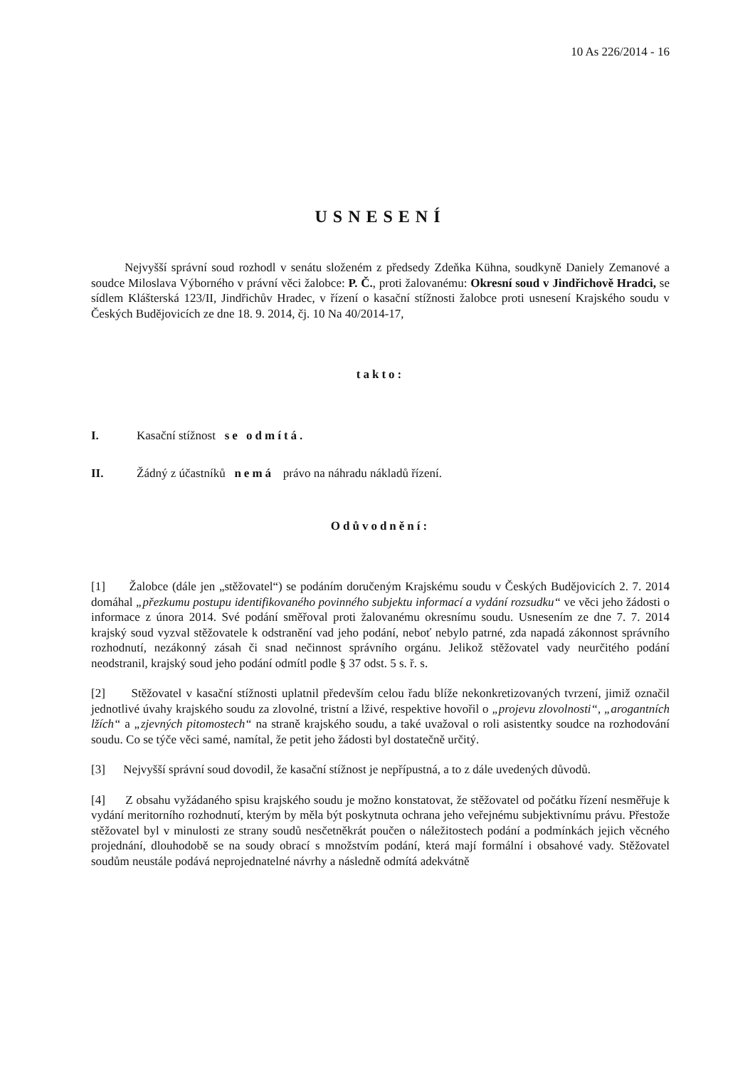10 As 226/2014 - 16
USNESENÍ
Nejvyšší správní soud rozhodl v senátu složeném z předsedy Zdeňka Kühna, soudkyně Daniely Zemanové a soudce Miloslava Výborného v právní věci žalobce: P. Č., proti žalovanému: Okresní soud v Jindřichově Hradci, se sídlem Klášterská 123/II, Jindřichův Hradec, v řízení o kasační stížnosti žalobce proti usnesení Krajského soudu v Českých Budějovicích ze dne 18. 9. 2014, čj. 10 Na 40/2014-17,
takto:
I. Kasační stížnost se odmítá.
II. Žádný z účastníků nemá právo na náhradu nákladů řízení.
Odůvodnění:
[1] Žalobce (dále jen „stěžovatel“) se podáním doručeným Krajskému soudu v Českých Budějovicích 2. 7. 2014 domáhal „přezkumu postupu identifikovaného povinného subjektu informací a vydání rozsudku“ ve věci jeho žádosti o informace z února 2014. Své podání směřoval proti žalovanému okresnímu soudu. Usnesením ze dne 7. 7. 2014 krajský soud vyzval stěžovatele k odstranění vad jeho podání, neboť nebylo patrné, zda napadá zákonnost správního rozhodnutí, nezákonný zásah či snad nečinnost správního orgánu. Jelikož stěžovatel vady neurčitého podání neodstranil, krajský soud jeho podání odmítl podle § 37 odst. 5 s. ř. s.
[2] Stěžovatel v kasační stížnosti uplatnil především celou řadu blíže nekonkretizovaných tvrzení, jimiž označil jednotlivé úvahy krajského soudu za zlovolné, tristní a lživé, respektive hovořil o „projevu zlovolnosti“, „arogantních lžích“ a „zjevných pitomostech“ na straně krajského soudu, a také uvažoval o roli asistentky soudce na rozhodování soudu. Co se týče věci samé, namítal, že petit jeho žádosti byl dostatečně určitý.
[3] Nejvyšší správní soud dovodil, že kasační stížnost je nepřípustná, a to z dále uvedených důvodů.
[4] Z obsahu vyžádaného spisu krajského soudu je možno konstatovat, že stěžovatel od počátku řízení nesměřuje k vydání meritorního rozhodnutí, kterým by měla být poskytnuta ochrana jeho veřejnému subjektivnímu právu. Přestože stěžovatel byl v minulosti ze strany soudů nesčetněkrát poučen o náležitostech podání a podmínkách jejich věcného projednání, dlouhodobě se na soudy obrací s množstvím podání, která mají formální i obsahové vady. Stěžovatel soudům neustále podává neprojednatelné návrhy a následně odmítá adekvátně